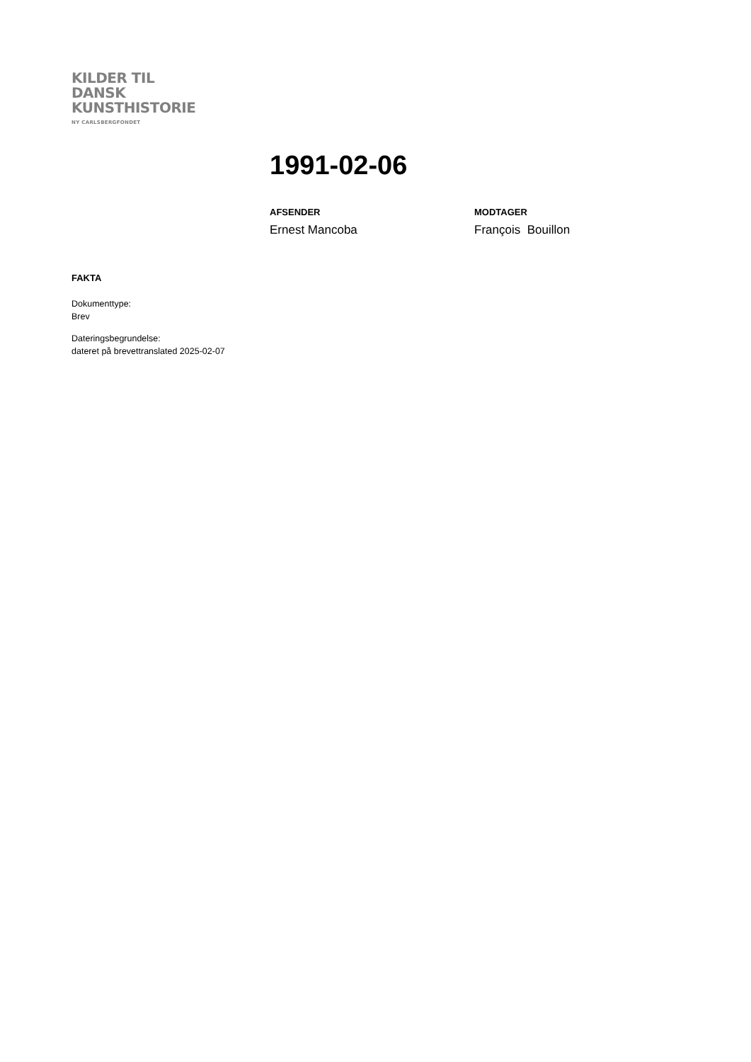KILDER TIL
DANSK
KUNSTHISTORIE
NY CARLSBERGFONDET
1991-02-06
AFSENDER
Ernest Mancoba
MODTAGER
François Bouillon
FAKTA
Dokumenttype:
Brev
Dateringsbegrundelse:
dateret på brevettranslated 2025-02-07